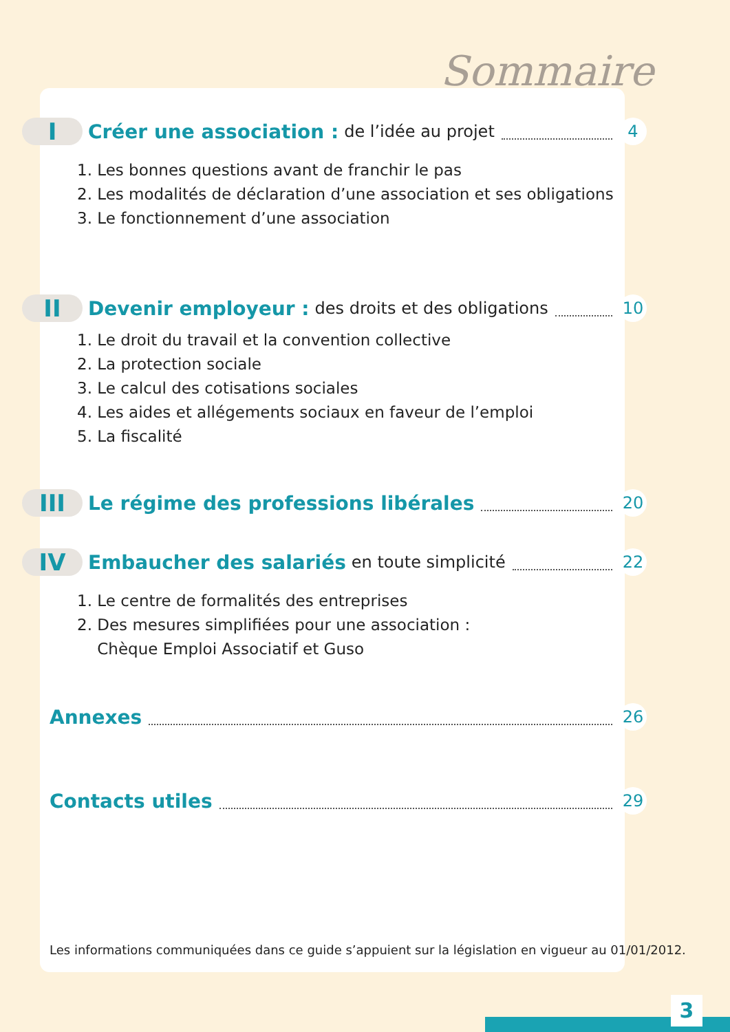Sommaire
I
Créer une association : de l’idée au projet 4
1. Les bonnes questions avant de franchir le pas
2. Les modalités de déclaration d’une association et ses obligations
3. Le fonctionnement d’une association
II
Devenir employeur : des droits et des obligations 10
1. Le droit du travail et la convention collective
2. La protection sociale
3. Le calcul des cotisations sociales
4. Les aides et allégements sociaux en faveur de l’emploi
5. La fiscalité
III
Le régime des professions libérales 20
IV
Embaucher des salariés en toute simplicité 22
1. Le centre de formalités des entreprises
2. Des mesures simplifiées pour une association :
Chèque Emploi Associatif et Guso
Annexes 26
Contacts utiles 29
Les informations communiquées dans ce guide s’appuient sur la législation en vigueur au 01/01/2012.
3